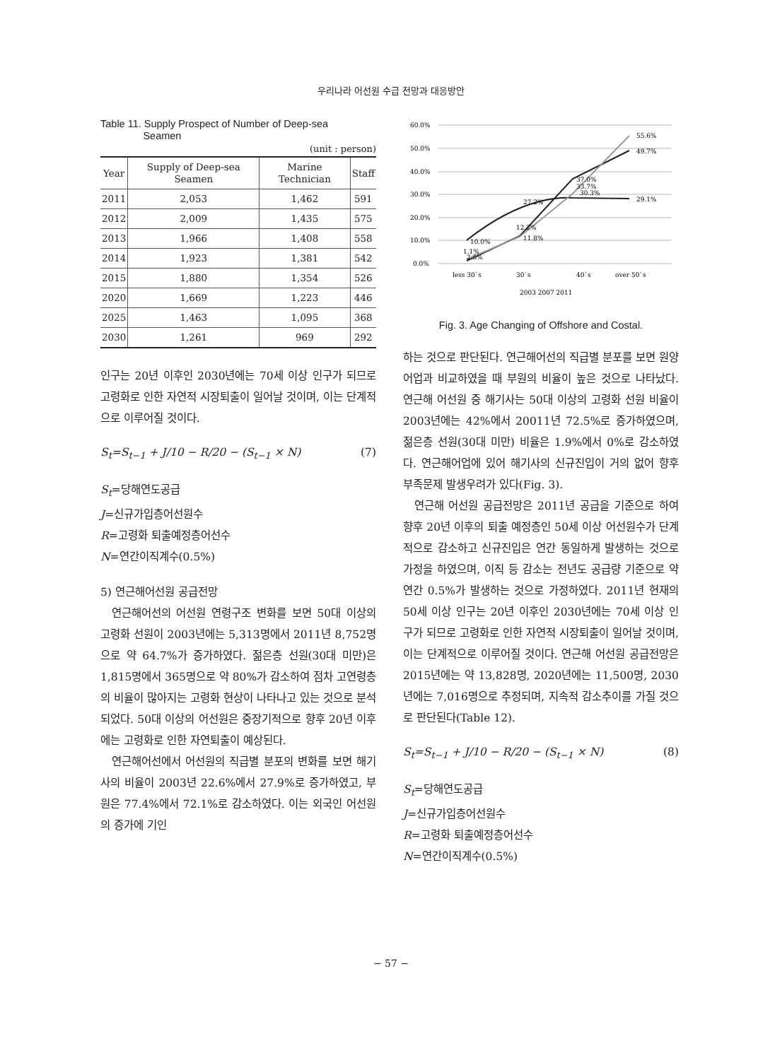우리나라 어선원 수급 전망과 대응방안
Table 11. Supply Prospect of Number of Deep-sea
Seamen
(unit : person)
| Year | Supply of Deep-sea Seamen | Marine Technician | Staff |
| --- | --- | --- | --- |
| 2011 | 2,053 | 1,462 | 591 |
| 2012 | 2,009 | 1,435 | 575 |
| 2013 | 1,966 | 1,408 | 558 |
| 2014 | 1,923 | 1,381 | 542 |
| 2015 | 1,880 | 1,354 | 526 |
| 2020 | 1,669 | 1,223 | 446 |
| 2025 | 1,463 | 1,095 | 368 |
| 2030 | 1,261 | 969 | 292 |
인구는 20년 이후인 2030년에는 70세 이상 인구가 되므로 고령화로 인한 자연적 시장퇴출이 일어날 것이며, 이는 단계적으로 이루어질 것이다.
S<sub>t</sub>=S<sub>t−1</sub> + J/10 − R/20 − (S<sub>t−1</sub> × N) (7)
S<sub>t</sub>=당해연도공급
J=신규가입층어선원수
R=고령화 퇴출예정층어선수
N=연간이직계수(0.5%)
5) 연근해어선원 공급전망
연근해어선의 어선원 연령구조 변화를 보면 50대 이상의 고령화 선원이 2003년에는 5,313명에서 2011년 8,752명으로 약 64.7%가 증가하였다. 젊은층 선원(30대 미만)은 1,815명에서 365명으로 약 80%가 감소하여 점차 고연령층의 비율이 많아지는 고령화 현상이 나타나고 있는 것으로 분석되었다. 50대 이상의 어선원은 중장기적으로 향후 20년 이후에는 고령화로 인한 자연퇴출이 예상된다.
연근해어선에서 어선원의 직급별 분포의 변화를 보면 해기사의 비율이 2003년 22.6%에서 27.9%로 증가하였고, 부원은 77.4%에서 72.1%로 감소하였다. 이는 외국인 어선원의 증가에 기인
60.0%
50.0%
40.0%
30.0%
20.0%
10.0%
0.0%
less 30`s
30`s
40`s
over 50`s
10.0%
27.2%
37.0%
33.7%
30.3%
55.6%
49.7%
29.1%
12.2%
11.8%
1.1%
2.5%
2003 2007 2011
Fig. 3. Age Changing of Offshore and Costal.
하는 것으로 판단된다. 연근해어선의 직급별 분포를 보면 원양어업과 비교하였을 때 부원의 비율이 높은 것으로 나타났다. 연근해 어선원 중 해기사는 50대 이상의 고령화 선원 비율이 2003년에는 42%에서 20011년 72.5%로 증가하였으며, 젊은층 선원(30대 미만) 비율은 1.9%에서 0%로 감소하였다. 연근해어업에 있어 해기사의 신규진입이 거의 없어 향후 부족문제 발생우려가 있다(Fig. 3).
연근해 어선원 공급전망은 2011년 공급을 기준으로 하여 향후 20년 이후의 퇴출 예정층인 50세 이상 어선원수가 단계적으로 감소하고 신규진입은 연간 동일하게 발생하는 것으로 가정을 하였으며, 이직 등 감소는 전년도 공급량 기준으로 약 연간 0.5%가 발생하는 것으로 가정하였다. 2011년 현재의 50세 이상 인구는 20년 이후인 2030년에는 70세 이상 인구가 되므로 고령화로 인한 자연적 시장퇴출이 일어날 것이며, 이는 단계적으로 이루어질 것이다. 연근해 어선원 공급전망은 2015년에는 약 13,828명, 2020년에는 11,500명, 2030년에는 7,016명으로 추정되며, 지속적 감소추이를 가질 것으로 판단된다(Table 12).
S<sub>t</sub>=S<sub>t−1</sub> + J/10 − R/20 − (S<sub>t−1</sub> × N) (8)
S<sub>t</sub>=당해연도공급
J=신규가입층어선원수
R=고령화 퇴출예정층어선수
N=연간이직계수(0.5%)
− 57 −